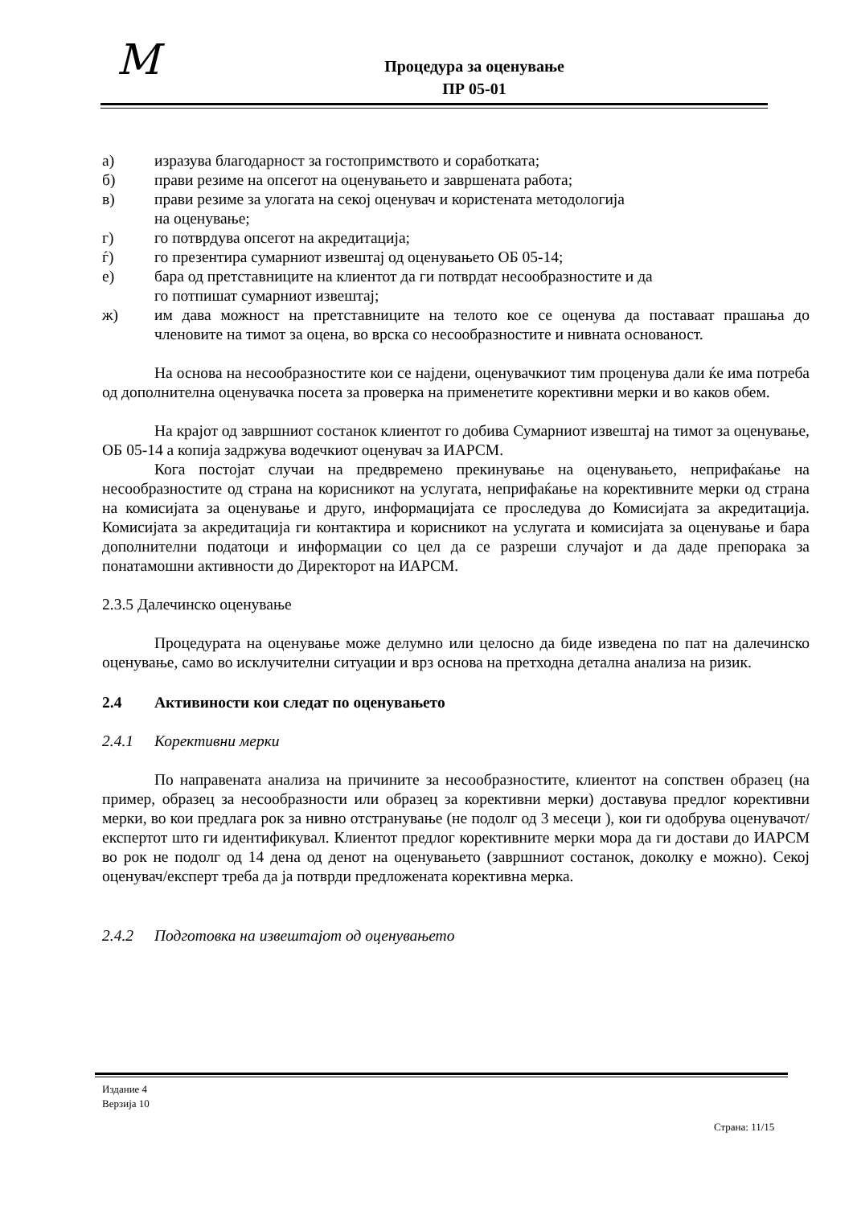M
Процедура за оценување
ПР 05-01
а) изразува благодарност за гостопримството и соработката;
б) прави резиме на опсегот на оценувањето и завршената работа;
в) прави резиме за улогата на секој оценувач и користената методологија
на оценување;
г) го потврдува опсегот на акредитација;
ѓ) го презентира сумарниот извештај од оценувањето ОБ 05-14;
е) бара од претставниците на клиентот да ги потврдат несообразностите и да
го потпишат сумарниот извештај;
ж) им дава можност на претставниците на телото кое се оценува да поставаат прашања до членовите на тимот за оцена, во врска со несообразностите и нивната основаност.
На основа на несообразностите кои се најдени, оценувачкиот тим проценува дали ќе има потреба од дополнителна оценувачка посета за проверка на применетите корективни мерки и во каков обем.
На крајот од завршниот состанок клиентот го добива Сумарниот извештај на тимот за оценување, ОБ 05-14 а копија задржува водечкиот оценувач за ИАРСМ.
Кога постојат случаи на предвремено прекинување на оценувањето, неприфаќање на несообразностите од страна на корисникот на услугата, неприфаќање на корективните мерки од страна на комисијата за оценување и друго, информацијата се проследува до Комисијата за акредитација. Комисијата за акредитација ги контактира и корисникот на услугата и комисијата за оценување и бара дополнителни податоци и информации со цел да се разреши случајот и да даде препорака за понатамошни активности до Директорот на ИАРСМ.
2.3.5 Далечинско оценување
Процедурата на оценување може делумно или целосно да биде изведена по пат на далечинско оценување, само во исклучителни ситуации и врз основа на претходна детална анализа на ризик.
2.4 Активиности кои следат по оценувањето
2.4.1 Корективни мерки
По направената анализа на причините за несообразностите, клиентот на сопствен образец (на пример, образец за несообразности или образец за корективни мерки) доставува предлог корективни мерки, во кои предлага рок за нивно отстранување (не подолг од 3 месеци ), кои ги одобрува оценувачот/експертот што ги идентификувал. Клиентот предлог корективните мерки мора да ги достави до ИАРСМ во рок не подолг од 14 дена од денот на оценувањето (завршниот состанок, доколку е можно). Секој оценувач/експерт треба да ја потврди предложената корективна мерка.
2.4.2 Подготовка на извештајот од оценувањето
Издание 4
Верзија 10
Страна: 11/15